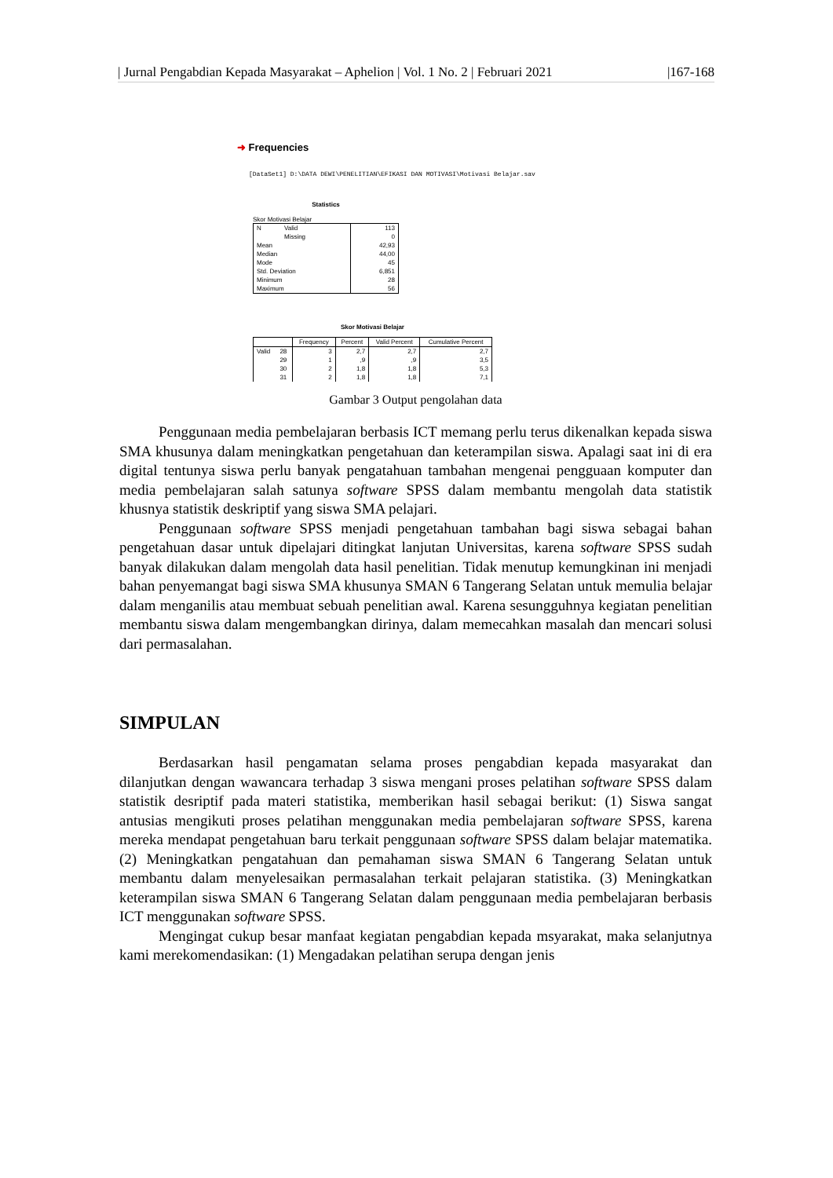| Jurnal Pengabdian Kepada Masyarakat – Aphelion | Vol. 1 No. 2 | Februari 2021 |167-168
➜ Frequencies
[DataSet1] D:\DATA DEWI\PENELITIAN\EFIKASI DAN MOTIVASI\Motivasi Belajar.sav
Statistics
Skor Motivasi Belajar
| N | Valid | 113 |
| | Missing | 0 |
| Mean | | 42,93 |
| Median | | 44,00 |
| Mode | | 45 |
| Std. Deviation | | 6,851 |
| Minimum | | 28 |
| Maximum | | 56 |
Skor Motivasi Belajar
| | | Frequency | Percent | Valid Percent | Cumulative Percent |
| --- | --- | --- | --- | --- | --- |
| Valid | 28 | 3 | 2,7 | 2,7 | 2,7 |
| | 29 | 1 | ,9 | ,9 | 3,5 |
| | 30 | 2 | 1,8 | 1,8 | 5,3 |
| | 31 | 2 | 1,8 | 1,8 | 7,1 |
Gambar 3 Output pengolahan data
Penggunaan media pembelajaran berbasis ICT memang perlu terus dikenalkan kepada siswa SMA khusunya dalam meningkatkan pengetahuan dan keterampilan siswa. Apalagi saat ini di era digital tentunya siswa perlu banyak pengatahuan tambahan mengenai pengguaan komputer dan media pembelajaran salah satunya software SPSS dalam membantu mengolah data statistik khusnya statistik deskriptif yang siswa SMA pelajari.
Penggunaan software SPSS menjadi pengetahuan tambahan bagi siswa sebagai bahan pengetahuan dasar untuk dipelajari ditingkat lanjutan Universitas, karena software SPSS sudah banyak dilakukan dalam mengolah data hasil penelitian. Tidak menutup kemungkinan ini menjadi bahan penyemangat bagi siswa SMA khusunya SMAN 6 Tangerang Selatan untuk memulia belajar dalam menganilis atau membuat sebuah penelitian awal. Karena sesungguhnya kegiatan penelitian membantu siswa dalam mengembangkan dirinya, dalam memecahkan masalah dan mencari solusi dari permasalahan.
SIMPULAN
Berdasarkan hasil pengamatan selama proses pengabdian kepada masyarakat dan dilanjutkan dengan wawancara terhadap 3 siswa mengani proses pelatihan software SPSS dalam statistik desriptif pada materi statistika, memberikan hasil sebagai berikut: (1) Siswa sangat antusias mengikuti proses pelatihan menggunakan media pembelajaran software SPSS, karena mereka mendapat pengetahuan baru terkait penggunaan software SPSS dalam belajar matematika. (2) Meningkatkan pengatahuan dan pemahaman siswa SMAN 6 Tangerang Selatan untuk membantu dalam menyelesaikan permasalahan terkait pelajaran statistika. (3) Meningkatkan keterampilan siswa SMAN 6 Tangerang Selatan dalam penggunaan media pembelajaran berbasis ICT menggunakan software SPSS.
Mengingat cukup besar manfaat kegiatan pengabdian kepada msyarakat, maka selanjutnya kami merekomendasikan: (1) Mengadakan pelatihan serupa dengan jenis